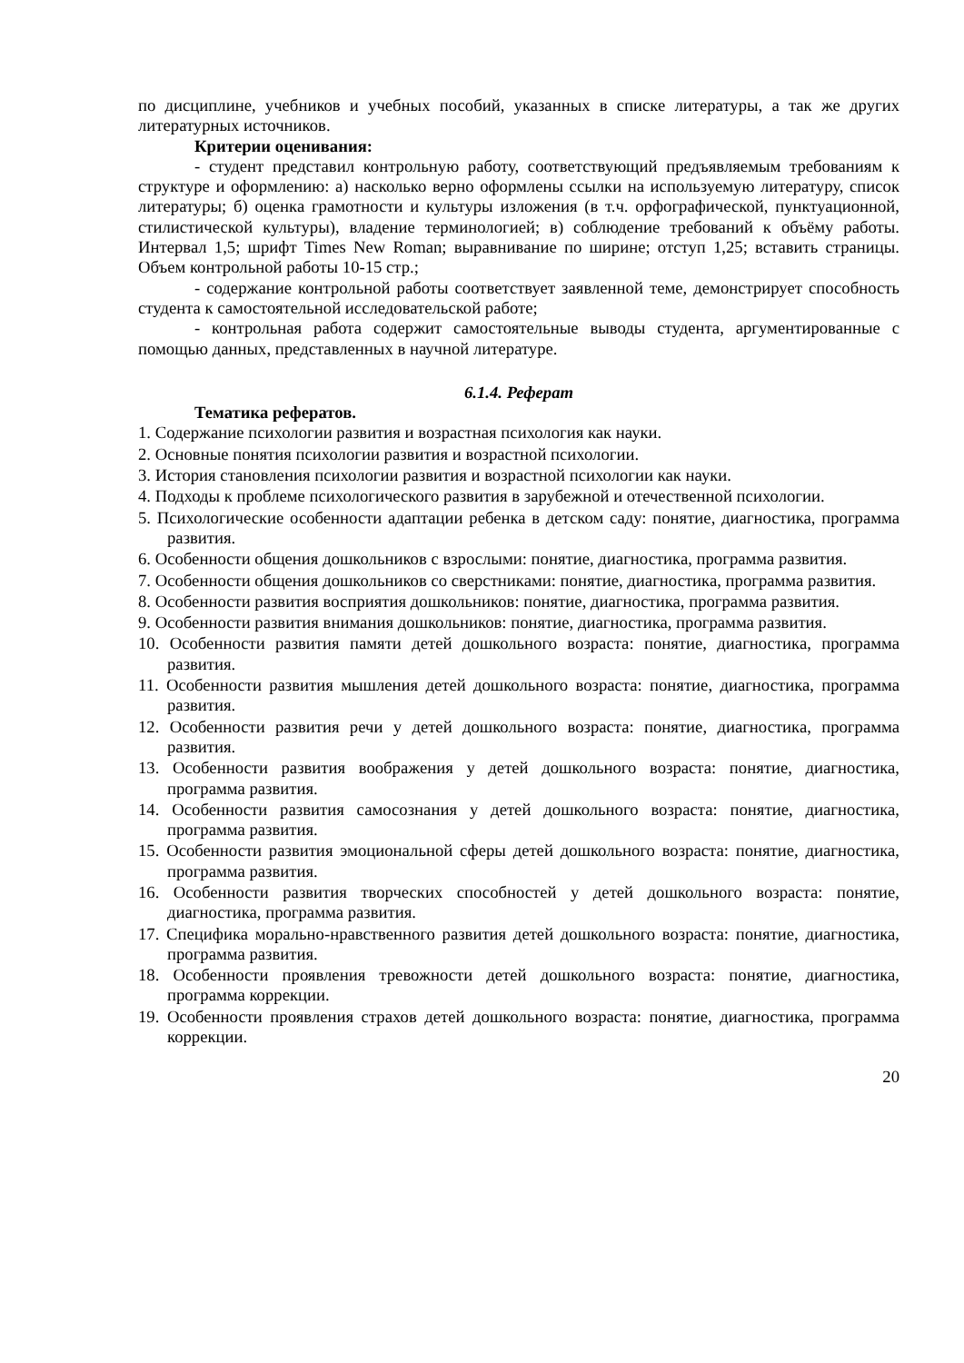по дисциплине, учебников и учебных пособий, указанных в списке литературы, а так же других литературных источников.
Критерии оценивания:
- студент представил контрольную работу, соответствующий предъявляемым требованиям к структуре и оформлению: а) насколько верно оформлены ссылки на используемую литературу, список литературы; б) оценка грамотности и культуры изложения (в т.ч. орфографической, пунктуационной, стилистической культуры), владение терминологией; в) соблюдение требований к объёму работы. Интервал 1,5; шрифт Times New Roman; выравнивание по ширине; отступ 1,25; вставить страницы. Объем контрольной работы 10-15 стр.;
- содержание контрольной работы соответствует заявленной теме, демонстрирует способность студента к самостоятельной исследовательской работе;
- контрольная работа содержит самостоятельные выводы студента, аргументированные с помощью данных, представленных в научной литературе.
6.1.4. Реферат
Тематика рефератов.
1. Содержание психологии развития и возрастная психология как науки.
2. Основные понятия психологии развития и возрастной психологии.
3. История становления психологии развития и возрастной психологии как науки.
4. Подходы к проблеме психологического развития в зарубежной и отечественной психологии.
5. Психологические особенности адаптации ребенка в детском саду: понятие, диагностика, программа развития.
6. Особенности общения дошкольников с взрослыми: понятие, диагностика, программа развития.
7. Особенности общения дошкольников со сверстниками: понятие, диагностика, программа развития.
8. Особенности развития восприятия дошкольников: понятие, диагностика, программа развития.
9. Особенности развития внимания дошкольников: понятие, диагностика, программа развития.
10. Особенности развития памяти детей дошкольного возраста: понятие, диагностика, программа развития.
11. Особенности развития мышления детей дошкольного возраста: понятие, диагностика, программа развития.
12. Особенности развития речи у детей дошкольного возраста: понятие, диагностика, программа развития.
13. Особенности развития воображения у детей дошкольного возраста: понятие, диагностика, программа развития.
14. Особенности развития самосознания у детей дошкольного возраста: понятие, диагностика, программа развития.
15. Особенности развития эмоциональной сферы детей дошкольного возраста: понятие, диагностика, программа развития.
16. Особенности развития творческих способностей у детей дошкольного возраста: понятие, диагностика, программа развития.
17. Специфика морально-нравственного развития детей дошкольного возраста: понятие, диагностика, программа развития.
18. Особенности проявления тревожности детей дошкольного возраста: понятие, диагностика, программа коррекции.
19. Особенности проявления страхов детей дошкольного возраста: понятие, диагностика, программа коррекции.
20